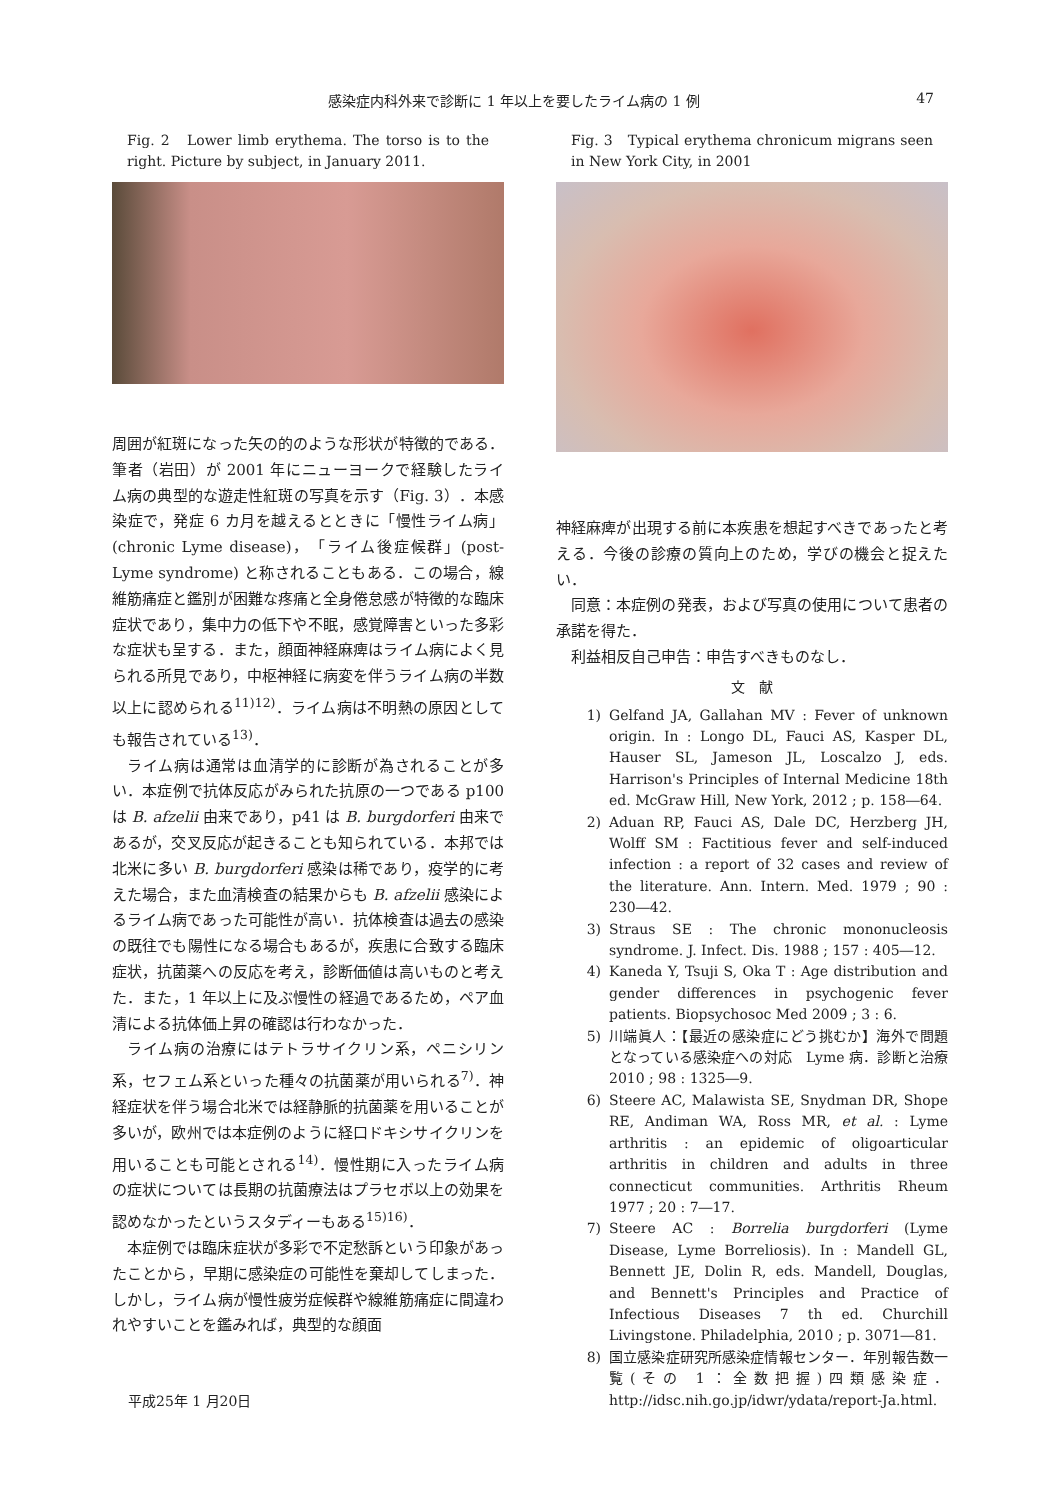感染症内科外来で診断に 1 年以上を要したライム病の 1 例 47
Fig. 2　Lower limb erythema. The torso is to the right. Picture by subject, in January 2011.
周囲が紅斑になった矢の的のような形状が特徴的である．筆者（岩田）が 2001 年にニューヨークで経験したライム病の典型的な遊走性紅斑の写真を示す（Fig. 3）．本感染症で，発症 6 カ月を越えるとときに「慢性ライム病」(chronic Lyme disease)，「ライム後症候群」(post-Lyme syndrome) と称されることもある．この場合，線維筋痛症と鑑別が困難な疼痛と全身倦怠感が特徴的な臨床症状であり，集中力の低下や不眠，感覚障害といった多彩な症状も呈する．また，顔面神経麻痺はライム病によく見られる所見であり，中枢神経に病変を伴うライム病の半数以上に認められる<sup>11)12)</sup>．ライム病は不明熱の原因としても報告されている<sup>13)</sup>．
ライム病は通常は血清学的に診断が為されることが多い．本症例で抗体反応がみられた抗原の一つである p100 は B. afzelii 由来であり，p41 は B. burgdorferi 由来であるが，交叉反応が起きることも知られている．本邦では北米に多い B. burgdorferi 感染は稀であり，疫学的に考えた場合，また血清検査の結果からも B. afzelii 感染によるライム病であった可能性が高い．抗体検査は過去の感染の既往でも陽性になる場合もあるが，疾患に合致する臨床症状，抗菌薬への反応を考え，診断価値は高いものと考えた．また，1 年以上に及ぶ慢性の経過であるため，ペア血清による抗体価上昇の確認は行わなかった．
ライム病の治療にはテトラサイクリン系，ペニシリン系，セフェム系といった種々の抗菌薬が用いられる<sup>7)</sup>．神経症状を伴う場合北米では経静脈的抗菌薬を用いることが多いが，欧州では本症例のように経口ドキシサイクリンを用いることも可能とされる<sup>14)</sup>．慢性期に入ったライム病の症状については長期の抗菌療法はプラセボ以上の効果を認めなかったというスタディーもある<sup>15)16)</sup>．
本症例では臨床症状が多彩で不定愁訴という印象があったことから，早期に感染症の可能性を棄却してしまった．しかし，ライム病が慢性疲労症候群や線維筋痛症に間違われやすいことを鑑みれば，典型的な顔面
Fig. 3　Typical erythema chronicum migrans seen in New York City, in 2001
神経麻痺が出現する前に本疾患を想起すべきであったと考える．今後の診療の質向上のため，学びの機会と捉えたい．
同意：本症例の発表，および写真の使用について患者の承諾を得た．
利益相反自己申告：申告すべきものなし．
文　献
1) Gelfand JA, Gallahan MV : Fever of unknown origin. In : Longo DL, Fauci AS, Kasper DL, Hauser SL, Jameson JL, Loscalzo J, eds. Harrison's Principles of Internal Medicine 18th ed. McGraw Hill, New York, 2012 ; p. 158―64.
2) Aduan RP, Fauci AS, Dale DC, Herzberg JH, Wolff SM : Factitious fever and self-induced infection : a report of 32 cases and review of the literature. Ann. Intern. Med. 1979 ; 90 : 230―42.
3) Straus SE : The chronic mononucleosis syndrome. J. Infect. Dis. 1988 ; 157 : 405―12.
4) Kaneda Y, Tsuji S, Oka T : Age distribution and gender differences in psychogenic fever patients. Biopsychosoc Med 2009 ; 3 : 6.
5) 川端眞人：【最近の感染症にどう挑むか】海外で問題となっている感染症への対応　Lyme 病．診断と治療　2010 ; 98 : 1325―9.
6) Steere AC, Malawista SE, Snydman DR, Shope RE, Andiman WA, Ross MR, et al. : Lyme arthritis : an epidemic of oligoarticular arthritis in children and adults in three connecticut communities. Arthritis Rheum 1977 ; 20 : 7―17.
7) Steere AC : Borrelia burgdorferi (Lyme Disease, Lyme Borreliosis). In : Mandell GL, Bennett JE, Dolin R, eds. Mandell, Douglas, and Bennett's Principles and Practice of Infectious Diseases 7 th ed. Churchill Livingstone. Philadelphia, 2010 ; p. 3071―81.
8) 国立感染症研究所感染症情報センター．年別報告数一覧(その 1：全数把握)四類感染症．http://idsc.nih.go.jp/idwr/ydata/report-Ja.html.
平成25年 1 月20日